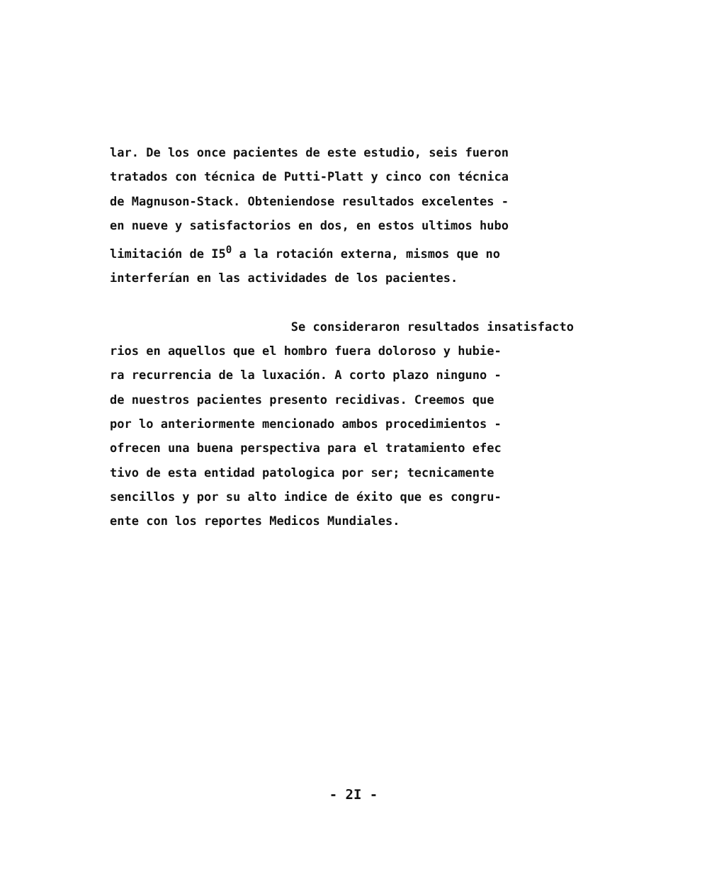lar. De los once pacientes de este estudio, seis fueron tratados con técnica de Putti-Platt y cinco con técnica de Magnuson-Stack. Obteniendose resultados excelentes - en nueve y satisfactorios en dos, en estos ultimos hubo limitación de I5<sup>0</sup> a la rotación externa, mismos que no interferían en las actividades de los pacientes. Se consideraron resultados insatisfacto rios en aquellos que el hombro fuera doloroso y hubie- ra recurrencia de la luxación. A corto plazo ninguno - de nuestros pacientes presento recidivas. Creemos que por lo anteriormente mencionado ambos procedimientos - ofrecen una buena perspectiva para el tratamiento efec tivo de esta entidad patologica por ser; tecnicamente sencillos y por su alto indice de éxito que es congru- ente con los reportes Medicos Mundiales.
- 2I -